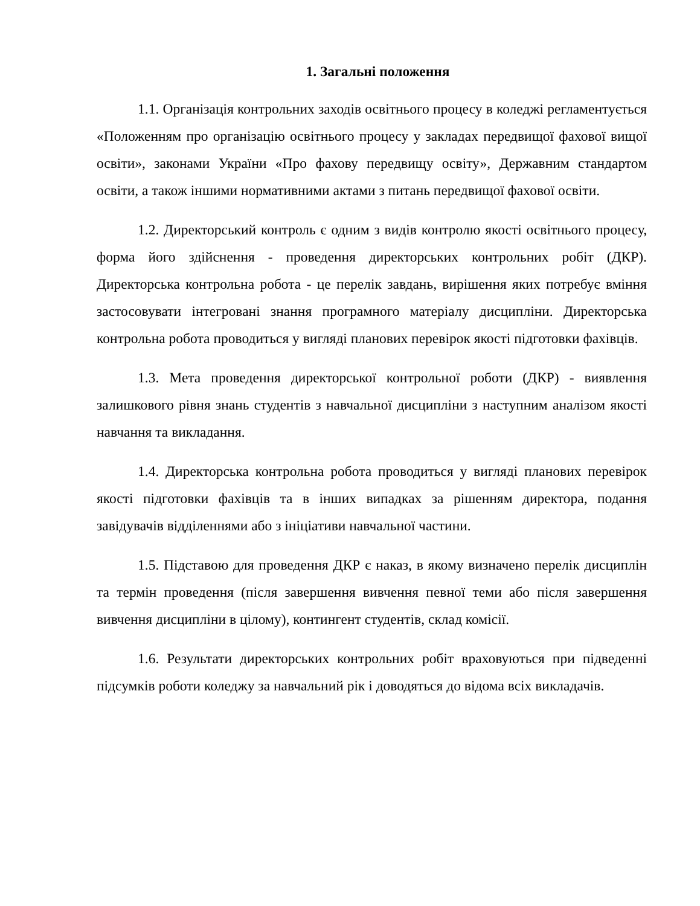1. Загальні положення
1.1. Організація контрольних заходів освітнього процесу в коледжі регламентується «Положенням про організацію освітнього процесу у закладах передвищої фахової вищої освіти», законами України «Про фахову передвищу освіту», Державним стандартом освіти, а також іншими нормативними актами з питань передвищої фахової освіти.
1.2. Директорський контроль є одним з видів контролю якості освітнього процесу, форма його здійснення - проведення директорських контрольних робіт (ДКР). Директорська контрольна робота - це перелік завдань, вирішення яких потребує вміння застосовувати інтегровані знання програмного матеріалу дисципліни. Директорська контрольна робота проводиться у вигляді планових перевірок якості підготовки фахівців.
1.3. Мета проведення директорської контрольної роботи (ДКР) - виявлення залишкового рівня знань студентів з навчальної дисципліни з наступним аналізом якості навчання та викладання.
1.4. Директорська контрольна робота проводиться у вигляді планових перевірок якості підготовки фахівців та в інших випадках за рішенням директора, подання завідувачів відділеннями або з ініціативи навчальної частини.
1.5. Підставою для проведення ДКР є наказ, в якому визначено перелік дисциплін та термін проведення (після завершення вивчення певної теми або після завершення вивчення дисципліни в цілому), контингент студентів, склад комісії.
1.6. Результати директорських контрольних робіт враховуються при підведенні підсумків роботи коледжу за навчальний рік і доводяться до відома всіх викладачів.